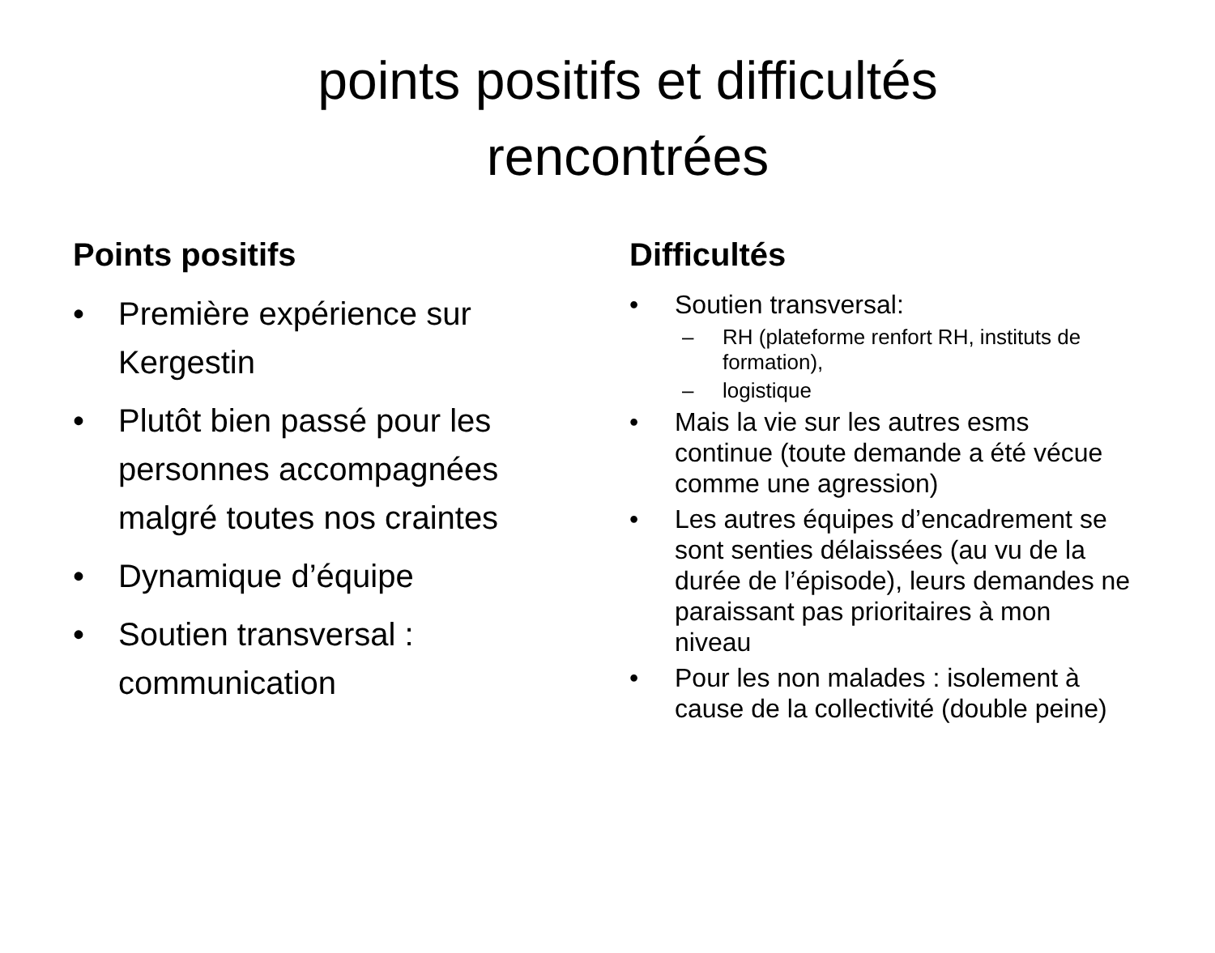points positifs et difficultés
rencontrées
Points positifs
• Première expérience sur Kergestin
• Plutôt bien passé pour les personnes accompagnées malgré toutes nos craintes
• Dynamique d’équipe
• Soutien transversal : communication
Difficultés
• Soutien transversal:
– RH (plateforme renfort RH, instituts de formation),
– logistique
• Mais la vie sur les autres esms continue (toute demande a été vécue comme une agression)
• Les autres équipes d’encadrement se sont senties délaissées (au vu de la durée de l’épisode), leurs demandes ne paraissant pas prioritaires à mon niveau
• Pour les non malades : isolement à cause de la collectivité (double peine)